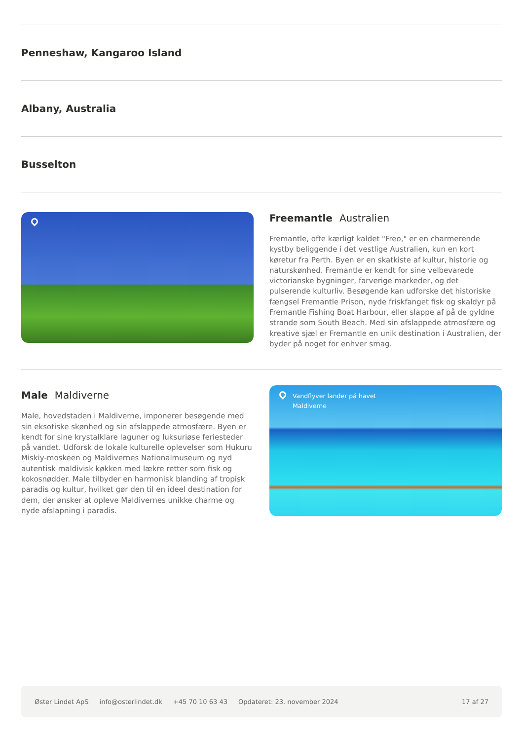Penneshaw, Kangaroo Island
Albany, Australia
Busselton
Freemantle Australien
Fremantle, ofte kærligt kaldet "Freo," er en charmerende kystby beliggende i det vestlige Australien, kun en kort køretur fra Perth. Byen er en skatkiste af kultur, historie og naturskønhed. Fremantle er kendt for sine velbevarede victorianske bygninger, farverige markeder, og det pulserende kulturliv. Besøgende kan udforske det historiske fængsel Fremantle Prison, nyde friskfanget fisk og skaldyr på Fremantle Fishing Boat Harbour, eller slappe af på de gyldne strande som South Beach. Med sin afslappede atmosfære og kreative sjæl er Fremantle en unik destination i Australien, der byder på noget for enhver smag.
Male Maldiverne
Male, hovedstaden i Maldiverne, imponerer besøgende med sin eksotiske skønhed og sin afslappede atmosfære. Byen er kendt for sine krystalklare laguner og luksuriøse feriesteder på vandet. Udforsk de lokale kulturelle oplevelser som Hukuru Miskiy-moskeen og Maldivernes Nationalmuseum og nyd autentisk maldivisk køkken med lækre retter som fisk og kokosnødder. Male tilbyder en harmonisk blanding af tropisk paradis og kultur, hvilket gør den til en ideel destination for dem, der ønsker at opleve Maldivernes unikke charme og nyde afslapning i paradis.
Vandflyver lander på havet
Maldiverne
Øster Lindet ApS info@osterlindet.dk +45 70 10 63 43 Opdateret: 23. november 2024 17 af 27